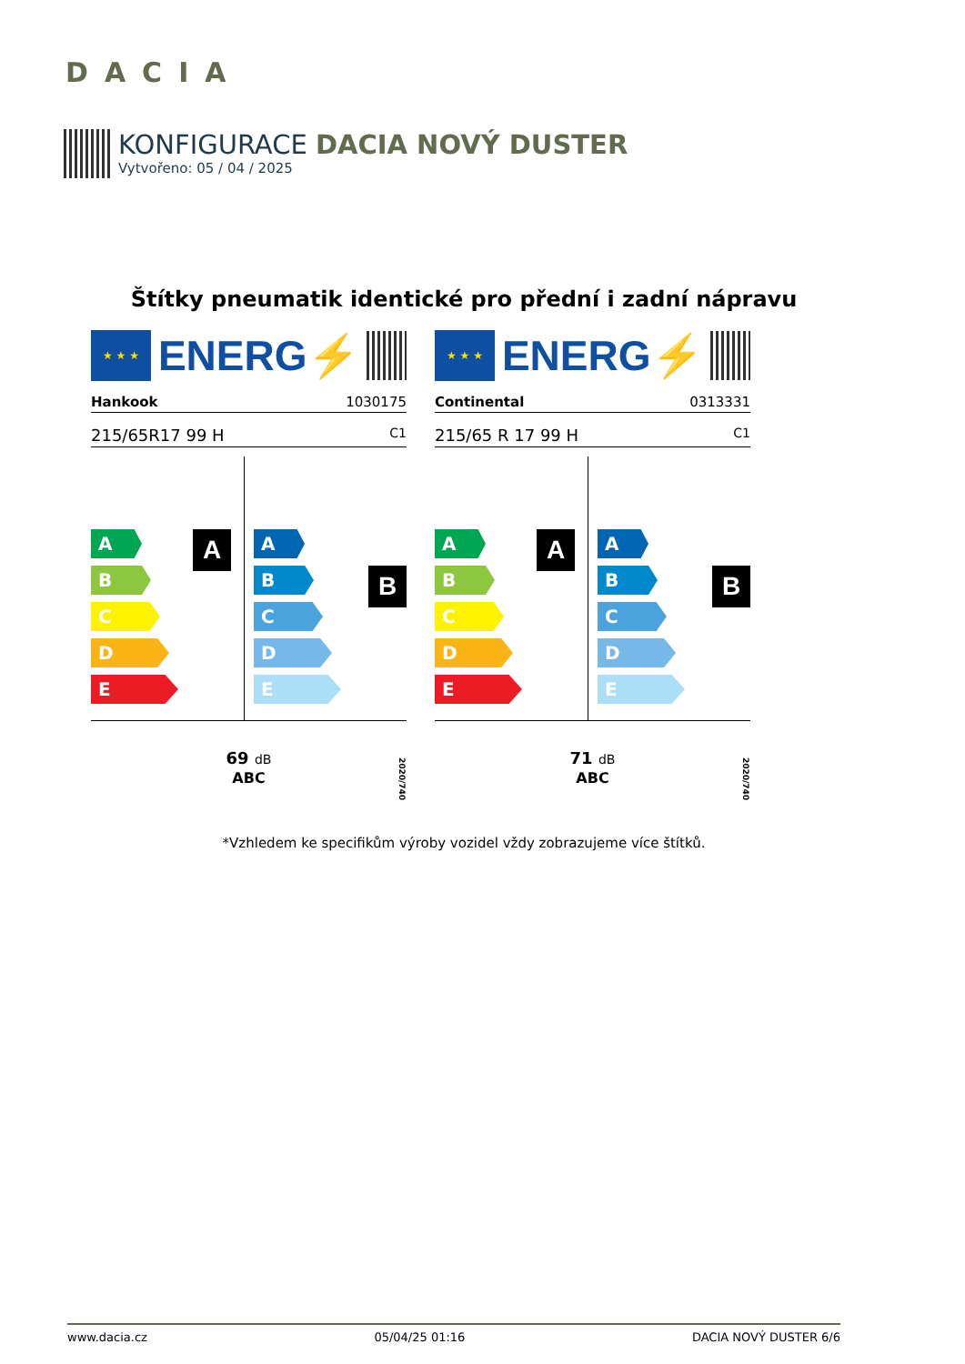DACIA
KONFIGURACE DACIA NOVÝ DUSTER
Vytvořeno: 05 / 04 / 2025
Štítky pneumatik identické pro přední i zadní nápravu
★ ★ ★
ENERG⚡
Hankook 1030175
215/65R17 99 H C1
A
A
B
C
D
E
B
A
B
C
D
E
69 dB
ABC
2020/740
★ ★ ★
ENERG⚡
Continental 0313331
215/65 R 17 99 H C1
A
A
B
C
D
E
B
A
B
C
D
E
71 dB
ABC
2020/740
*Vzhledem ke specifikům výroby vozidel vždy zobrazujeme více štítků.
www.dacia.cz 05/04/25 01:16 DACIA NOVÝ DUSTER 6/6